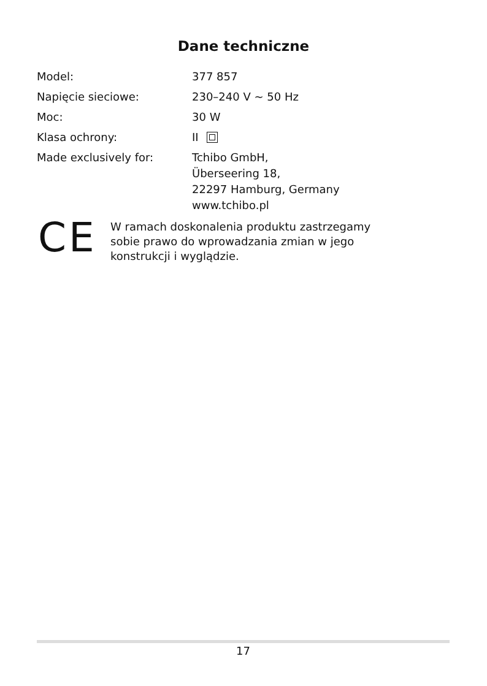Dane techniczne
| Model: | 377 857 |
| Napięcie sieciowe: | 230–240 V ~ 50 Hz |
| Moc: | 30 W |
| Klasa ochrony: | II |
| Made exclusively for: | Tchibo GmbH, Überseering 18, 22297 Hamburg, Germany www.tchibo.pl |
CE
W ramach doskonalenia produktu zastrzegamy
sobie prawo do wprowadzania zmian w jego
konstrukcji i wyglądzie.
17